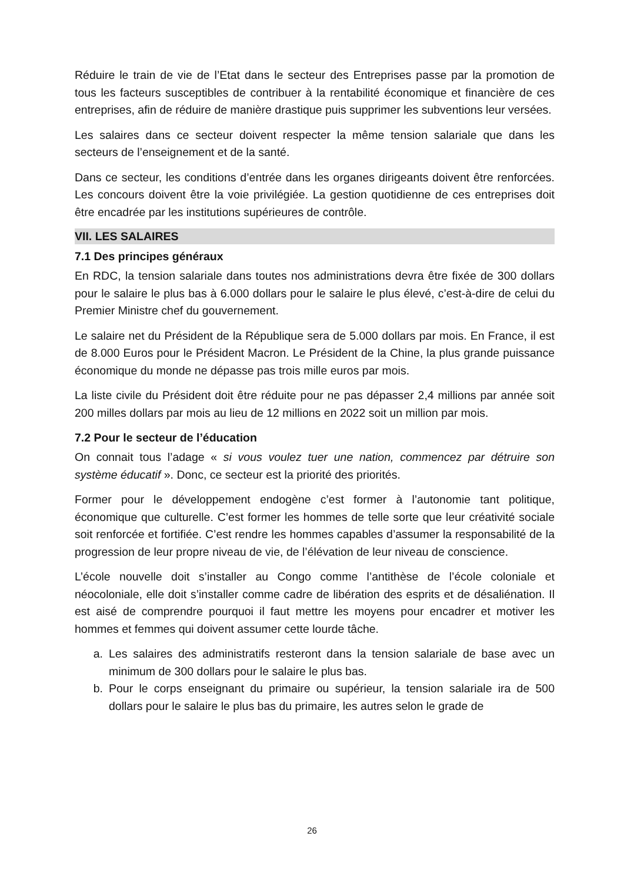Réduire le train de vie de l’Etat dans le secteur des Entreprises passe par la promotion de tous les facteurs susceptibles de contribuer à la rentabilité économique et financière de ces entreprises, afin de réduire de manière drastique puis supprimer les subventions leur versées.
Les salaires dans ce secteur doivent respecter la même tension salariale que dans les secteurs de l’enseignement et de la santé.
Dans ce secteur, les conditions d’entrée dans les organes dirigeants doivent être renforcées. Les concours doivent être la voie privilégiée. La gestion quotidienne de ces entreprises doit être encadrée par les institutions supérieures de contrôle.
VII. LES SALAIRES
7.1 Des principes généraux
En RDC, la tension salariale dans toutes nos administrations devra être fixée de 300 dollars pour le salaire le plus bas à 6.000 dollars pour le salaire le plus élevé, c’est-à-dire de celui du Premier Ministre chef du gouvernement.
Le salaire net du Président de la République sera de 5.000 dollars par mois. En France, il est de 8.000 Euros pour le Président Macron. Le Président de la Chine, la plus grande puissance économique du monde ne dépasse pas trois mille euros par mois.
La liste civile du Président doit être réduite pour ne pas dépasser 2,4 millions par année soit 200 milles dollars par mois au lieu de 12 millions en 2022 soit un million par mois.
7.2 Pour le secteur de l’éducation
On connait tous l’adage « si vous voulez tuer une nation, commencez par détruire son système éducatif ». Donc, ce secteur est la priorité des priorités.
Former pour le développement endogène c’est former à l’autonomie tant politique, économique que culturelle. C’est former les hommes de telle sorte que leur créativité sociale soit renforcée et fortifiée. C’est rendre les hommes capables d’assumer la responsabilité de la progression de leur propre niveau de vie, de l’élévation de leur niveau de conscience.
L’école nouvelle doit s’installer au Congo comme l’antithèse de l’école coloniale et néocoloniale, elle doit s’installer comme cadre de libération des esprits et de désaliénation. Il est aisé de comprendre pourquoi il faut mettre les moyens pour encadrer et motiver les hommes et femmes qui doivent assumer cette lourde tâche.
a. Les salaires des administratifs resteront dans la tension salariale de base avec un minimum de 300 dollars pour le salaire le plus bas.
b. Pour le corps enseignant du primaire ou supérieur, la tension salariale ira de 500 dollars pour le salaire le plus bas du primaire, les autres selon le grade de
26